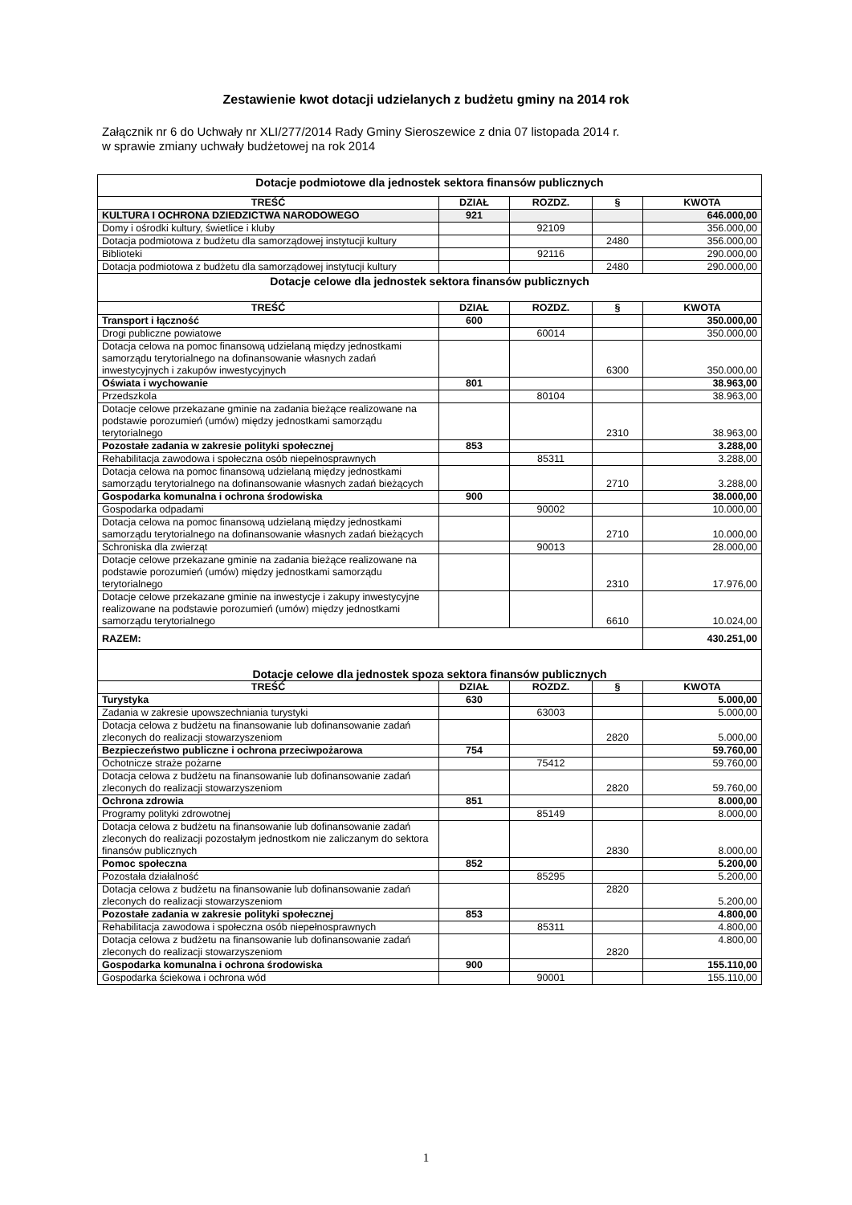Zestawienie kwot dotacji udzielanych z budżetu gminy na 2014 rok
Załącznik nr 6 do Uchwały nr XLI/277/2014 Rady Gminy Sieroszewice z dnia 07 listopada 2014 r.
w sprawie zmiany uchwały budżetowej na rok 2014
| Dotacje podmiotowe dla jednostek sektora finansów publicznych | | | | |
| TREŚĆ | DZIAŁ | ROZDZ. | § | KWOTA |
| KULTURA I OCHRONA DZIEDZICTWA NARODOWEGO | 921 | | | 646.000,00 |
| Domy i ośrodki kultury, świetlice i kluby | | 92109 | | 356.000,00 |
| Dotacja podmiotowa z budżetu dla samorządowej instytucji kultury | | | 2480 | 356.000,00 |
| Biblioteki | | 92116 | | 290.000,00 |
| Dotacja podmiotowa z budżetu dla samorządowej instytucji kultury | | | 2480 | 290.000,00 |
| Dotacje celowe dla jednostek sektora finansów publicznych | | | | |
| TREŚĆ | DZIAŁ | ROZDZ. | § | KWOTA |
| Transport i łączność | 600 | | | 350.000,00 |
| Drogi publiczne powiatowe | | 60014 | | 350.000,00 |
| Dotacja celowa na pomoc finansową udzielaną między jednostkami samorządu terytorialnego na dofinansowanie własnych zadań inwestycyjnych i zakupów inwestycyjnych | | | 6300 | 350.000,00 |
| Oświata i wychowanie | 801 | | | 38.963,00 |
| Przedszkola | | 80104 | | 38.963,00 |
| Dotacje celowe przekazane gminie na zadania bieżące realizowane na podstawie porozumień (umów) między jednostkami samorządu terytorialnego | | | 2310 | 38.963,00 |
| Pozostałe zadania w zakresie polityki społecznej | 853 | | | 3.288,00 |
| Rehabilitacja zawodowa i społeczna osób niepełnosprawnych | | 85311 | | 3.288,00 |
| Dotacja celowa na pomoc finansową udzielaną między jednostkami samorządu terytorialnego na dofinansowanie własnych zadań bieżących | | | 2710 | 3.288,00 |
| Gospodarka komunalna i ochrona środowiska | 900 | | | 38.000,00 |
| Gospodarka odpadami | | 90002 | | 10.000,00 |
| Dotacja celowa na pomoc finansową udzielaną między jednostkami samorządu terytorialnego na dofinansowanie własnych zadań bieżących | | | 2710 | 10.000,00 |
| Schroniska dla zwierząt | | 90013 | | 28.000,00 |
| Dotacje celowe przekazane gminie na zadania bieżące realizowane na podstawie porozumień (umów) między jednostkami samorządu terytorialnego | | | 2310 | 17.976,00 |
| Dotacje celowe przekazane gminie na inwestycje i zakupy inwestycyjne realizowane na podstawie porozumień (umów) między jednostkami samorządu terytorialnego | | | 6610 | 10.024,00 |
| RAZEM: | | | | 430.251,00 |
| Dotacje celowe dla jednostek spoza sektora finansów publicznych | | | | |
| TREŚĆ | DZIAŁ | ROZDZ. | § | KWOTA |
| Turystyka | 630 | | | 5.000,00 |
| Zadania w zakresie upowszechniania turystyki | | 63003 | | 5.000,00 |
| Dotacja celowa z budżetu na finansowanie lub dofinansowanie zadań zleconych do realizacji stowarzyszeniom | | | 2820 | 5.000,00 |
| Bezpieczeństwo publiczne i ochrona przeciwpożarowa | 754 | | | 59.760,00 |
| Ochotnicze straże pożarne | | 75412 | | 59.760,00 |
| Dotacja celowa z budżetu na finansowanie lub dofinansowanie zadań zleconych do realizacji stowarzyszeniom | | | 2820 | 59.760,00 |
| Ochrona zdrowia | 851 | | | 8.000,00 |
| Programy polityki zdrowotnej | | 85149 | | 8.000,00 |
| Dotacja celowa z budżetu na finansowanie lub dofinansowanie zadań zleconych do realizacji pozostałym jednostkom nie zaliczanym do sektora finansów publicznych | | | 2830 | 8.000,00 |
| Pomoc społeczna | 852 | | | 5.200,00 |
| Pozostała działalność | | 85295 | | 5.200,00 |
| Dotacja celowa z budżetu na finansowanie lub dofinansowanie zadań zleconych do realizacji stowarzyszeniom | | | 2820 | 5.200,00 |
| Pozostałe zadania w zakresie polityki społecznej | 853 | | | 4.800,00 |
| Rehabilitacja zawodowa i społeczna osób niepełnosprawnych | | 85311 | | 4.800,00 |
| Dotacja celowa z budżetu na finansowanie lub dofinansowanie zadań zleconych do realizacji stowarzyszeniom | | | 2820 | 4.800,00 |
| Gospodarka komunalna i ochrona środowiska | 900 | | | 155.110,00 |
| Gospodarka ściekowa i ochrona wód | | 90001 | | 155.110,00 |
1